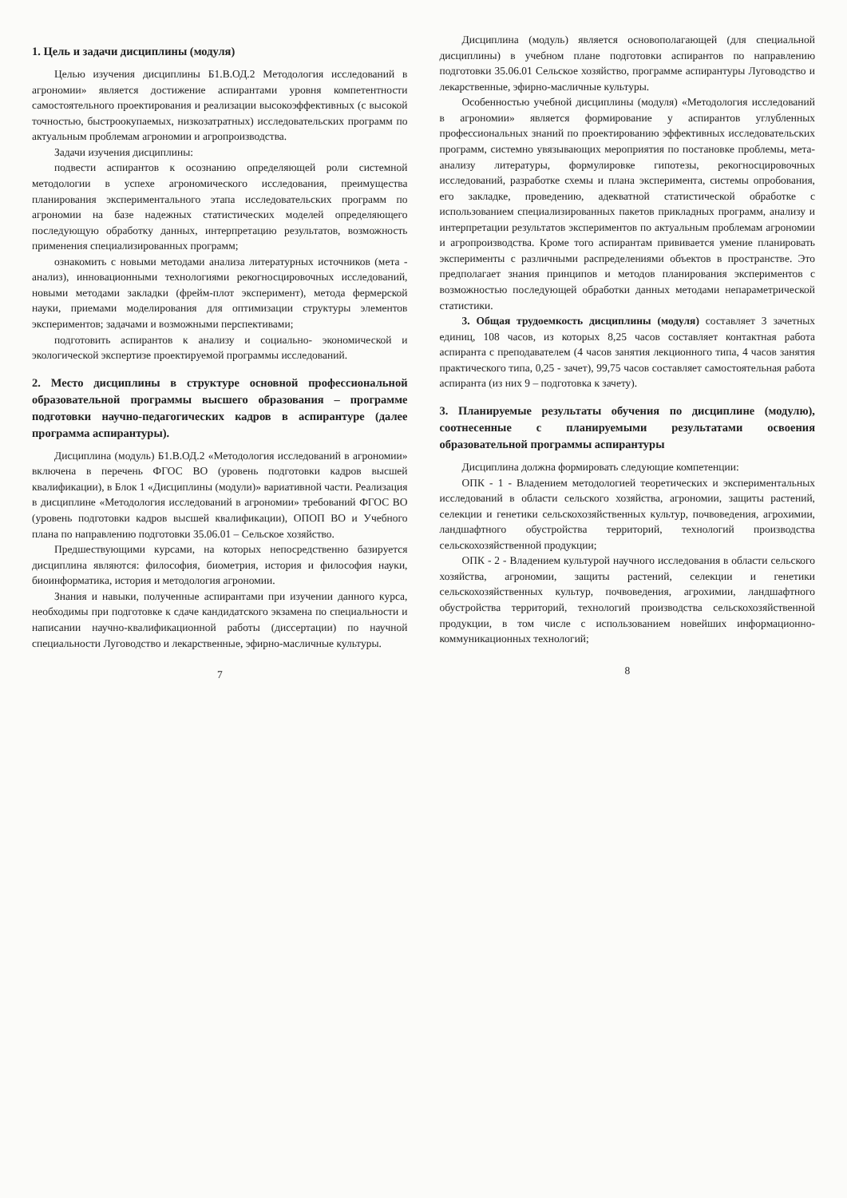1. Цель и задачи дисциплины (модуля)
Целью изучения дисциплины Б1.В.ОД.2 Методология исследований в агрономии» является достижение аспирантами уровня компетентности самостоятельного проектирования и реализации высокоэффективных (с высокой точностью, быстроокупаемых, низкозатратных) исследовательских программ по актуальным проблемам агрономии и агропроизводства.
Задачи изучения дисциплины:
подвести аспирантов к осознанию определяющей роли системной методологии в успехе агрономического исследования, преимущества планирования экспериментального этапа исследовательских программ по агрономии на базе надежных статистических моделей определяющего последующую обработку данных, интерпретацию результатов, возможность применения специализированных программ;
ознакомить с новыми методами анализа литературных источников (мета - анализ), инновационными технологиями рекогносцировочных исследований, новыми методами закладки (фрейм-плот эксперимент), метода фермерской науки, приемами моделирования для оптимизации структуры элементов экспериментов; задачами и возможными перспективами;
подготовить аспирантов к анализу и социально- экономической и экологической экспертизе проектируемой программы исследований.
2. Место дисциплины в структуре основной профессиональной образовательной программы высшего образования – программе подготовки научно-педагогических кадров в аспирантуре (далее программа аспирантуры).
Дисциплина (модуль) Б1.В.ОД.2 «Методология исследований в агрономии» включена в перечень ФГОС ВО (уровень подготовки кадров высшей квалификации), в Блок 1 «Дисциплины (модули)» вариативной части. Реализация в дисциплине «Методология исследований в агрономии» требований ФГОС ВО (уровень подготовки кадров высшей квалификации), ОПОП ВО и Учебного плана по направлению подготовки 35.06.01 – Сельское хозяйство.
Предшествующими курсами, на которых непосредственно базируется дисциплина являются: философия, биометрия, история и философия науки, биоинформатика, история и методология агрономии.
Знания и навыки, полученные аспирантами при изучении данного курса, необходимы при подготовке к сдаче кандидатского экзамена по специальности и написании научно-квалификационной работы (диссертации) по научной специальности Луговодство и лекарственные, эфирно-масличные культуры.
7
Дисциплина (модуль) является основополагающей (для специальной дисциплины) в учебном плане подготовки аспирантов по направлению подготовки 35.06.01 Сельское хозяйство, программе аспирантуры Луговодство и лекарственные, эфирно-масличные культуры.
Особенностью учебной дисциплины (модуля) «Методология исследований в агрономии» является формирование у аспирантов углубленных профессиональных знаний по проектированию эффективных исследовательских программ, системно увязывающих мероприятия по постановке проблемы, мета-анализу литературы, формулировке гипотезы, рекогносцировочных исследований, разработке схемы и плана эксперимента, системы опробования, его закладке, проведению, адекватной статистической обработке с использованием специализированных пакетов прикладных программ, анализу и интерпретации результатов экспериментов по актуальным проблемам агрономии и агропроизводства. Кроме того аспирантам прививается умение планировать эксперименты с различными распределениями объектов в пространстве. Это предполагает знания принципов и методов планирования экспериментов с возможностью последующей обработки данных методами непараметрической статистики.
3. Общая трудоемкость дисциплины (модуля) составляет 3 зачетных единиц, 108 часов, из которых 8,25 часов составляет контактная работа аспиранта с преподавателем (4 часов занятия лекционного типа, 4 часов занятия практического типа, 0,25 - зачет), 99,75 часов составляет самостоятельная работа аспиранта (из них 9 – подготовка к зачету).
3. Планируемые результаты обучения по дисциплине (модулю), соотнесенные с планируемыми результатами освоения образовательной программы аспирантуры
Дисциплина должна формировать следующие компетенции:
ОПК - 1 - Владением методологией теоретических и экспериментальных исследований в области сельского хозяйства, агрономии, защиты растений, селекции и генетики сельскохозяйственных культур, почвоведения, агрохимии, ландшафтного обустройства территорий, технологий производства сельскохозяйственной продукции;
ОПК - 2 - Владением культурой научного исследования в области сельского хозяйства, агрономии, защиты растений, селекции и генетики сельскохозяйственных культур, почвоведения, агрохимии, ландшафтного обустройства территорий, технологий производства сельскохозяйственной продукции, в том числе с использованием новейших информационно-коммуникационных технологий;
8